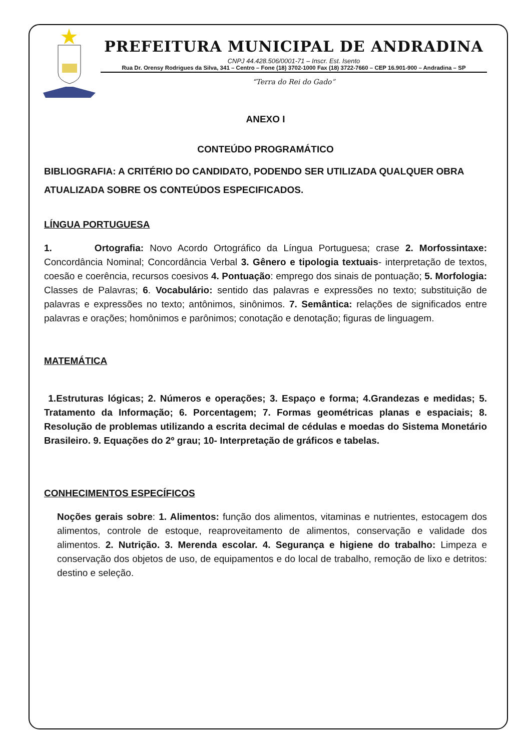PREFEITURA MUNICIPAL DE ANDRADINA
CNPJ 44.428.506/0001-71 – Inscr. Est. Isento
Rua Dr. Orensy Rodrigues da Silva, 341 – Centro – Fone (18) 3702-1000 Fax (18) 3722-7660 – CEP 16.901-900 – Andradina – SP
“Terra do Rei do Gado”
ANEXO I
CONTEÚDO PROGRAMÁTICO
BIBLIOGRAFIA: A CRITÉRIO DO CANDIDATO, PODENDO SER UTILIZADA QUALQUER OBRA ATUALIZADA SOBRE OS CONTEÚDOS ESPECIFICADOS.
LÍNGUA PORTUGUESA
1. Ortografia: Novo Acordo Ortográfico da Língua Portuguesa; crase 2. Morfossintaxe: Concordância Nominal; Concordância Verbal 3. Gênero e tipologia textuais- interpretação de textos, coesão e coerência, recursos coesivos 4. Pontuação: emprego dos sinais de pontuação; 5. Morfologia: Classes de Palavras; 6. Vocabulário: sentido das palavras e expressões no texto; substituição de palavras e expressões no texto; antônimos, sinônimos. 7. Semântica: relações de significados entre palavras e orações; homônimos e parônimos; conotação e denotação; figuras de linguagem.
MATEMÁTICA
1.Estruturas lógicas; 2. Números e operações; 3. Espaço e forma; 4.Grandezas e medidas; 5. Tratamento da Informação; 6. Porcentagem; 7. Formas geométricas planas e espaciais; 8. Resolução de problemas utilizando a escrita decimal de cédulas e moedas do Sistema Monetário Brasileiro. 9. Equações do 2º grau; 10- Interpretação de gráficos e tabelas.
CONHECIMENTOS ESPECÍFICOS
Noções gerais sobre: 1. Alimentos: função dos alimentos, vitaminas e nutrientes, estocagem dos alimentos, controle de estoque, reaproveitamento de alimentos, conservação e validade dos alimentos. 2. Nutrição. 3. Merenda escolar. 4. Segurança e higiene do trabalho: Limpeza e conservação dos objetos de uso, de equipamentos e do local de trabalho, remoção de lixo e detritos: destino e seleção.